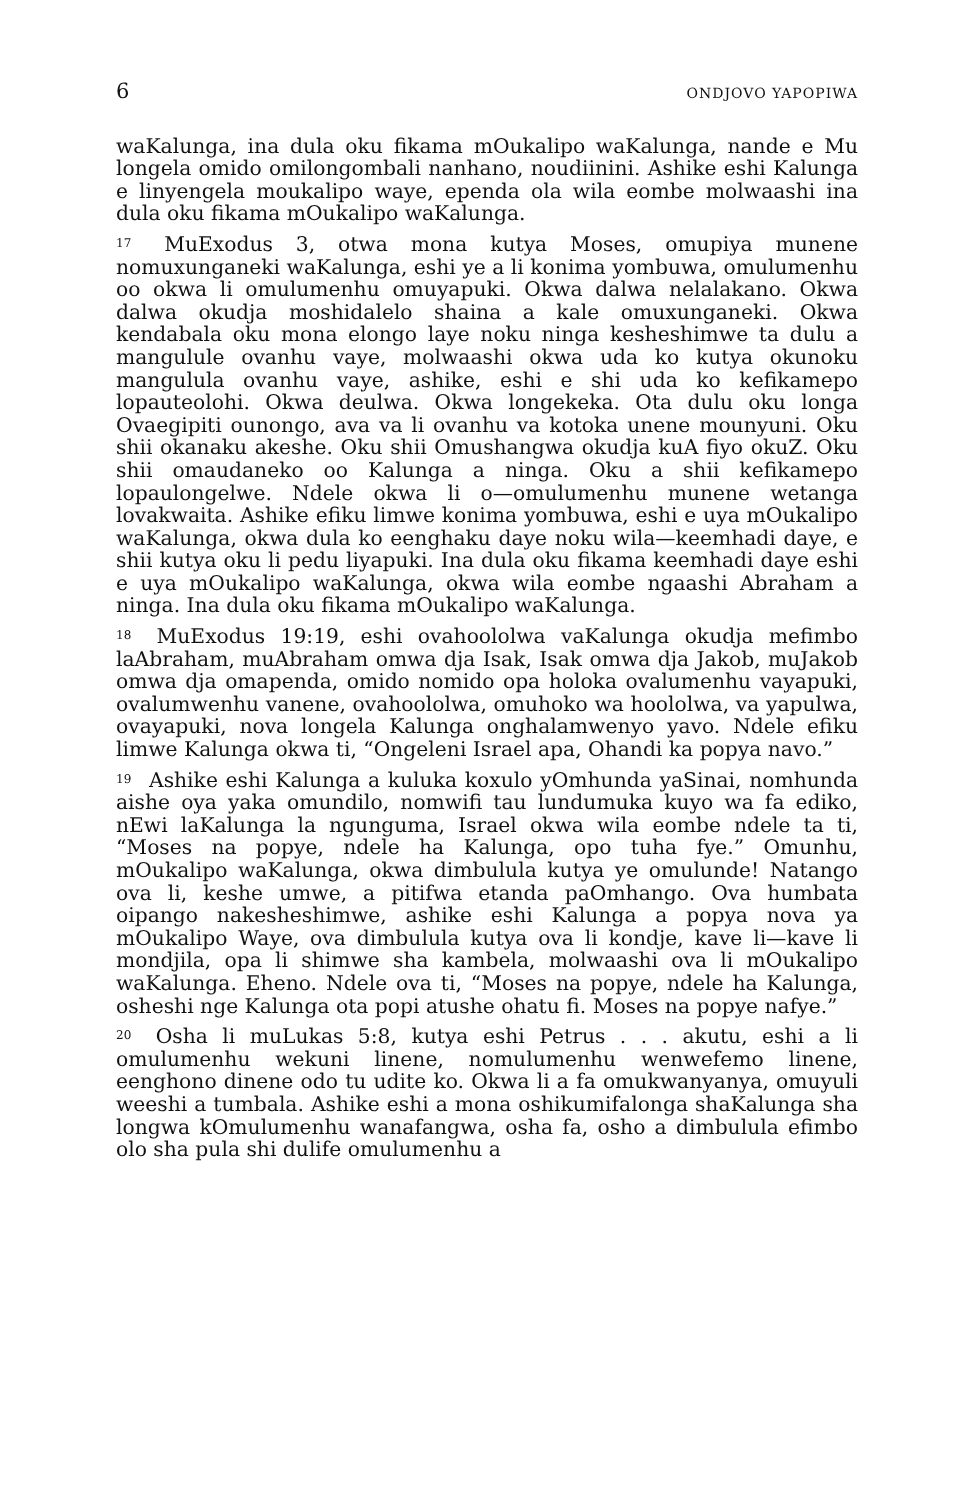6 ONDJOVO YAPOPIWA
waKalunga, ina dula oku fikama mOukalipo waKalunga, nande e Mu longela omido omilongombali nanhano, noudiinini. Ashike eshi Kalunga e linyengela moukalipo waye, ependa ola wila eombe molwaashi ina dula oku fikama mOukalipo waKalunga.
<sup>17</sup> MuExodus 3, otwa mona kutya Moses, omupiya munene nomuxunganeki waKalunga, eshi ye a li konima yombuwa, omulumenhu oo okwa li omulumenhu omuyapuki. Okwa dalwa nelalakano. Okwa dalwa okudja moshidalelo shaina a kale omuxunganeki. Okwa kendabala oku mona elongo laye noku ninga kesheshimwe ta dulu a mangulule ovanhu vaye, molwaashi okwa uda ko kutya okunoku mangulula ovanhu vaye, ashike, eshi e shi uda ko kefikamepo lopauteolohi. Okwa deulwa. Okwa longekeka. Ota dulu oku longa Ovaegipiti ounongo, ava va li ovanhu va kotoka unene mounyuni. Oku shii okanaku akeshe. Oku shii Omushangwa okudja kuA fiyo okuZ. Oku shii omaudaneko oo Kalunga a ninga. Oku a shii kefikamepo lopaulongelwe. Ndele okwa li o—omulumenhu munene wetanga lovakwaita. Ashike efiku limwe konima yombuwa, eshi e uya mOukalipo waKalunga, okwa dula ko eenghaku daye noku wila—keemhadi daye, e shii kutya oku li pedu liyapuki. Ina dula oku fikama keemhadi daye eshi e uya mOukalipo waKalunga, okwa wila eombe ngaashi Abraham a ninga. Ina dula oku fikama mOukalipo waKalunga.
<sup>18</sup> MuExodus 19:19, eshi ovahoololwa vaKalunga okudja mefimbo laAbraham, muAbraham omwa dja Isak, Isak omwa dja Jakob, muJakob omwa dja omapenda, omido nomido opa holoka ovalumenhu vayapuki, ovalumwenhu vanene, ovahoololwa, omuhoko wa hoololwa, va yapulwa, ovayapuki, nova longela Kalunga onghalamwenyo yavo. Ndele efiku limwe Kalunga okwa ti, “Ongeleni Israel apa, Ohandi ka popya navo.”
<sup>19</sup> Ashike eshi Kalunga a kuluka koxulo yOmhunda yaSinai, nomhunda aishe oya yaka omundilo, nomwifi tau lundumuka kuyo wa fa ediko, nEwi laKalunga la ngunguma, Israel okwa wila eombe ndele ta ti, “Moses na popye, ndele ha Kalunga, opo tuha fye.” Omunhu, mOukalipo waKalunga, okwa dimbulula kutya ye omulunde! Natango ova li, keshe umwe, a pitifwa etanda paOmhango. Ova humbata oipango nakesheshimwe, ashike eshi Kalunga a popya nova ya mOukalipo Waye, ova dimbulula kutya ova li kondje, kave li—kave li mondjila, opa li shimwe sha kambela, molwaashi ova li mOukalipo waKalunga. Eheno. Ndele ova ti, “Moses na popye, ndele ha Kalunga, osheshi nge Kalunga ota popi atushe ohatu fi. Moses na popye nafye.”
<sup>20</sup> Osha li muLukas 5:8, kutya eshi Petrus . . . akutu, eshi a li omulumenhu wekuni linene, nomulumenhu wenwefemo linene, eenghono dinene odo tu udite ko. Okwa li a fa omukwanyanya, omuyuli weeshi a tumbala. Ashike eshi a mona oshikumifalonga shaKalunga sha longwa kOmulumenhu wanafangwa, osha fa, osho a dimbulula efimbo olo sha pula shi dulife omulumenhu a